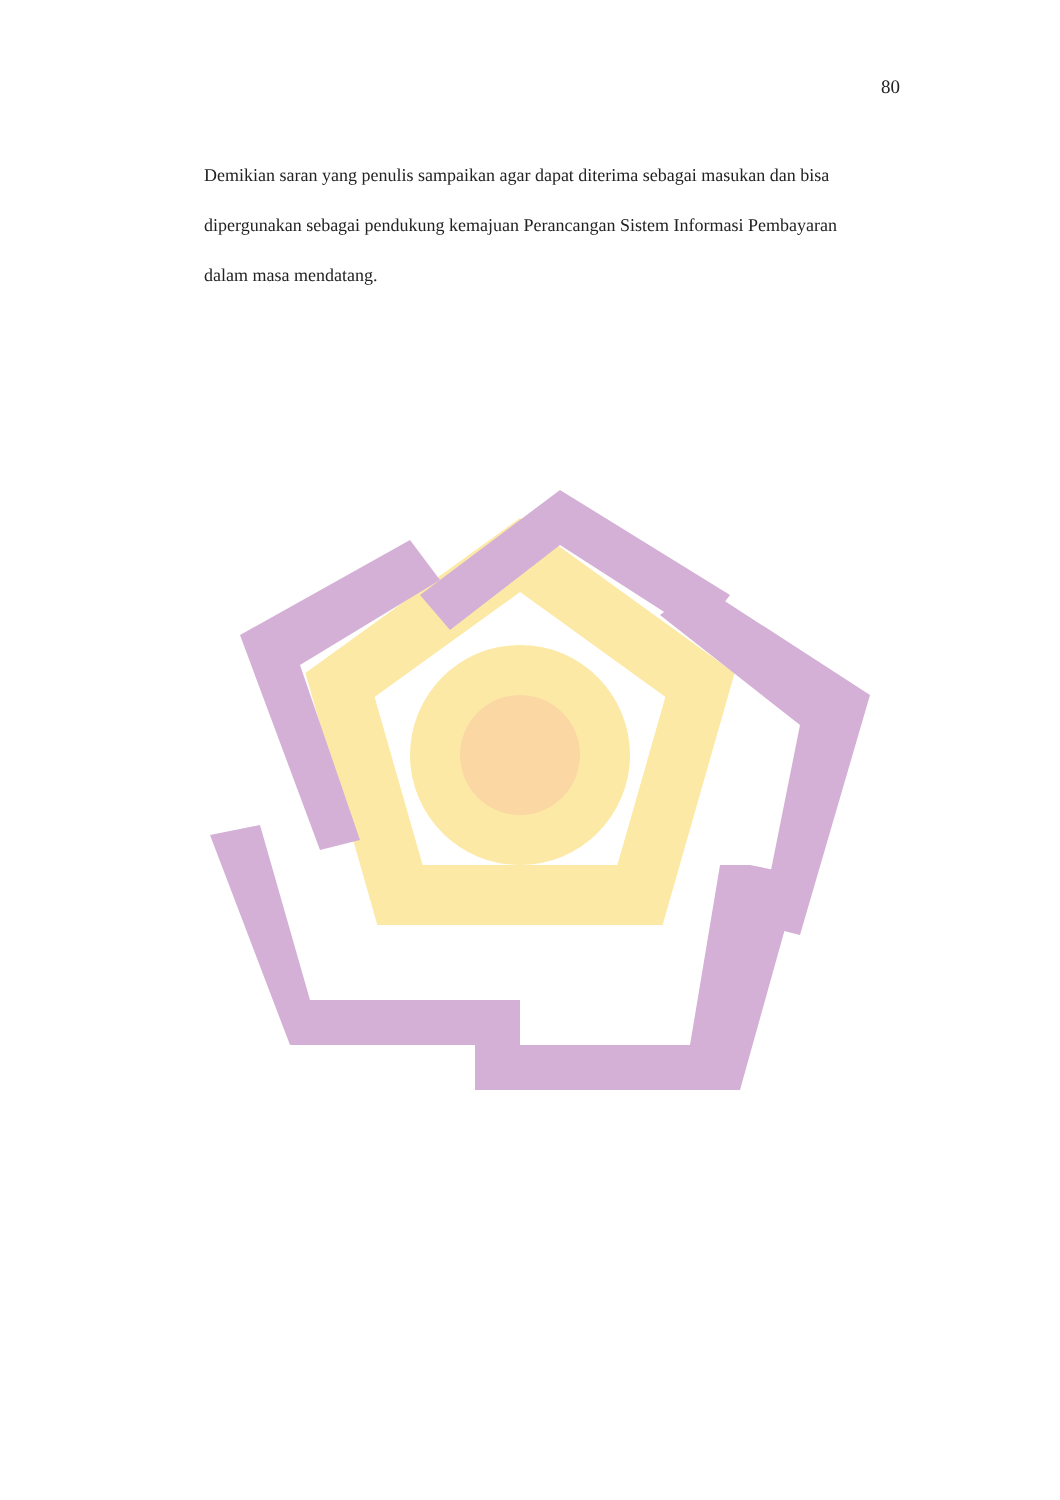80
Demikian saran yang penulis sampaikan agar dapat diterima sebagai masukan dan bisa dipergunakan sebagai pendukung kemajuan Perancangan Sistem Informasi Pembayaran dalam masa mendatang.